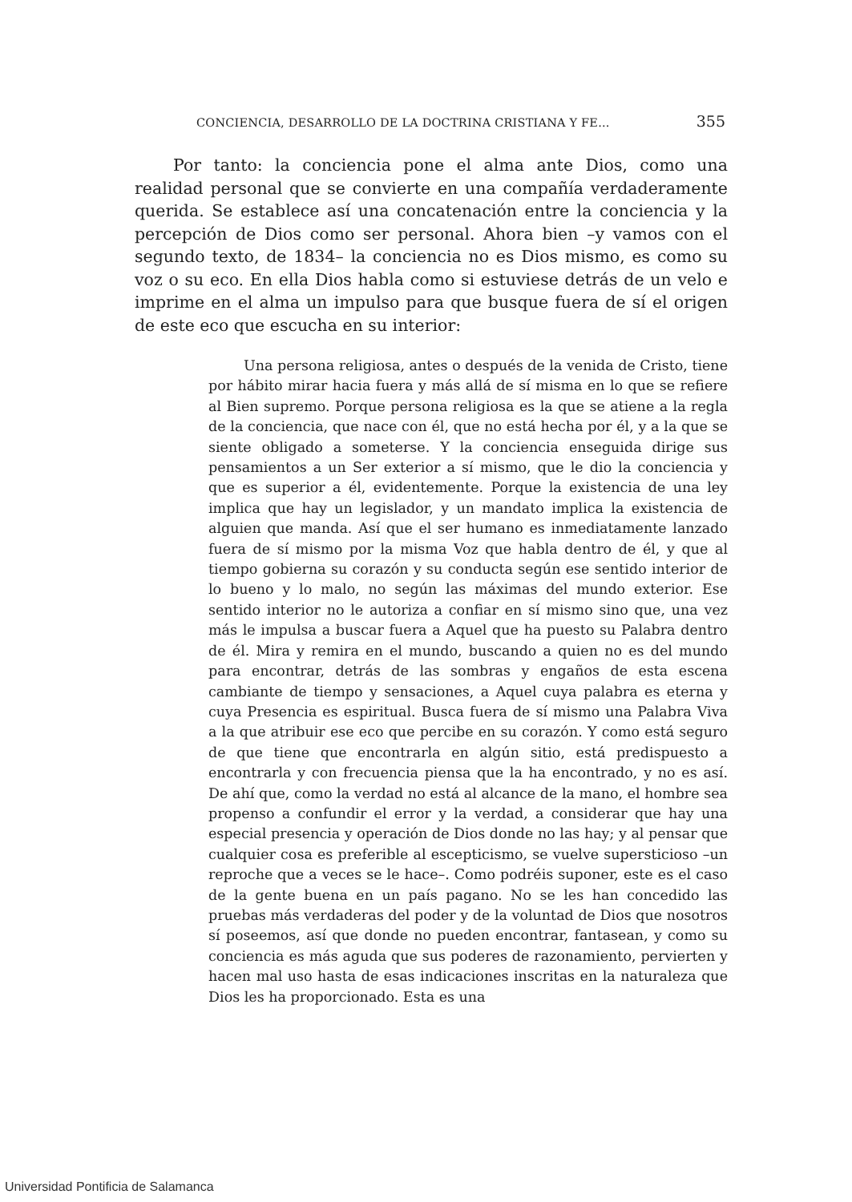CONCIENCIA, DESARROLLO DE LA DOCTRINA CRISTIANA Y FE... 355
Por tanto: la conciencia pone el alma ante Dios, como una realidad personal que se convierte en una compañía verdaderamente querida. Se establece así una concatenación entre la conciencia y la percepción de Dios como ser personal. Ahora bien –y vamos con el segundo texto, de 1834– la conciencia no es Dios mismo, es como su voz o su eco. En ella Dios habla como si estuviese detrás de un velo e imprime en el alma un impulso para que busque fuera de sí el origen de este eco que escucha en su interior:
Una persona religiosa, antes o después de la venida de Cristo, tiene por hábito mirar hacia fuera y más allá de sí misma en lo que se refiere al Bien supremo. Porque persona religiosa es la que se atiene a la regla de la conciencia, que nace con él, que no está hecha por él, y a la que se siente obligado a someterse. Y la conciencia enseguida dirige sus pensamientos a un Ser exterior a sí mismo, que le dio la conciencia y que es superior a él, evidentemente. Porque la existencia de una ley implica que hay un legislador, y un mandato implica la existencia de alguien que manda. Así que el ser humano es inmediatamente lanzado fuera de sí mismo por la misma Voz que habla dentro de él, y que al tiempo gobierna su corazón y su conducta según ese sentido interior de lo bueno y lo malo, no según las máximas del mundo exterior. Ese sentido interior no le autoriza a confiar en sí mismo sino que, una vez más le impulsa a buscar fuera a Aquel que ha puesto su Palabra dentro de él. Mira y remira en el mundo, buscando a quien no es del mundo para encontrar, detrás de las sombras y engaños de esta escena cambiante de tiempo y sensaciones, a Aquel cuya palabra es eterna y cuya Presencia es espiritual. Busca fuera de sí mismo una Palabra Viva a la que atribuir ese eco que percibe en su corazón. Y como está seguro de que tiene que encontrarla en algún sitio, está predispuesto a encontrarla y con frecuencia piensa que la ha encontrado, y no es así. De ahí que, como la verdad no está al alcance de la mano, el hombre sea propenso a confundir el error y la verdad, a considerar que hay una especial presencia y operación de Dios donde no las hay; y al pensar que cualquier cosa es preferible al escepticismo, se vuelve supersticioso –un reproche que a veces se le hace–. Como podréis suponer, este es el caso de la gente buena en un país pagano. No se les han concedido las pruebas más verdaderas del poder y de la voluntad de Dios que nosotros sí poseemos, así que donde no pueden encontrar, fantasean, y como su conciencia es más aguda que sus poderes de razonamiento, pervierten y hacen mal uso hasta de esas indicaciones inscritas en la naturaleza que Dios les ha proporcionado. Esta es una
Universidad Pontificia de Salamanca